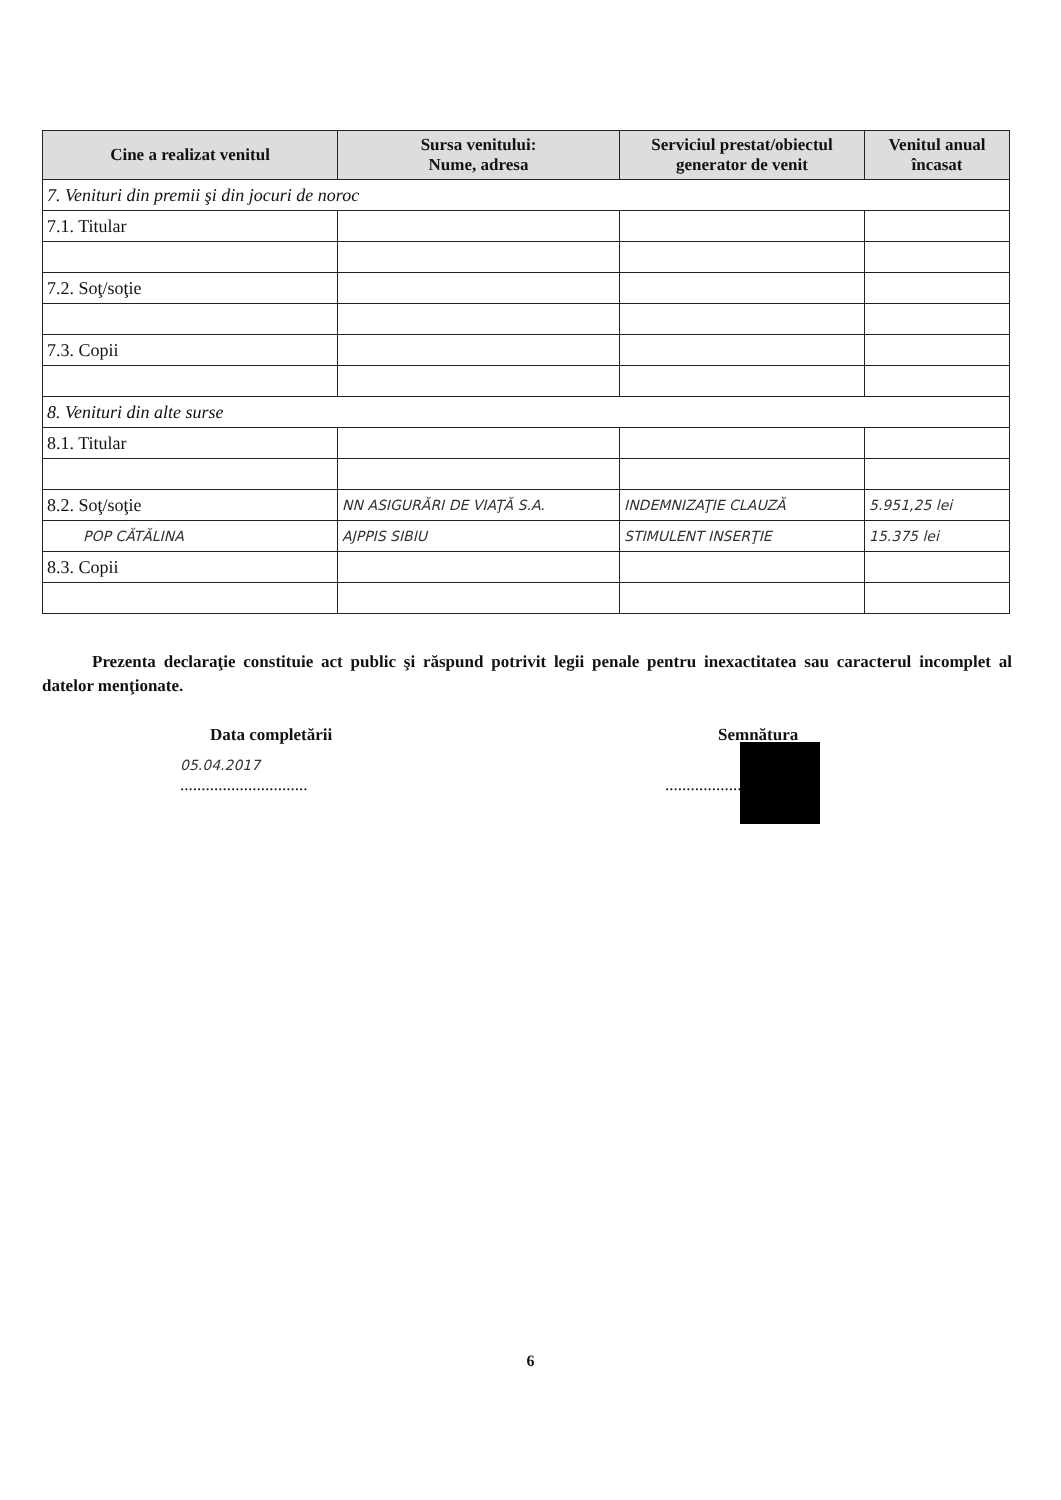| Cine a realizat venitul | Sursa venitului: Nume, adresa | Serviciul prestat/obiectul generator de venit | Venitul anual încasat |
| --- | --- | --- | --- |
| 7. Venituri din premii şi din jocuri de noroc | | | |
| 7.1. Titular | | | |
| 7.2. Soţ/soţie | | | |
| 7.3. Copii | | | |
| 8. Venituri din alte surse | | | |
| 8.1. Titular | | | |
| 8.2. Soţ/soţie | NN ASIGURĂRI DE VIAŢĂ S.A. | INDEMNIZAŢIE CLAUZĂ | 5.951,25 lei |
| POP CĂTĂLINA | AJPPIS SIBIU | STIMULENT INSERŢIE | 15.375 lei |
| 8.3. Copii | | | |
Prezenta declaraţie constituie act public şi răspund potrivit legii penale pentru inexactitatea sau caracterul incomplet al datelor menţionate.
Data completării
05.04.2017
..............................
Semnătura
.............................
6